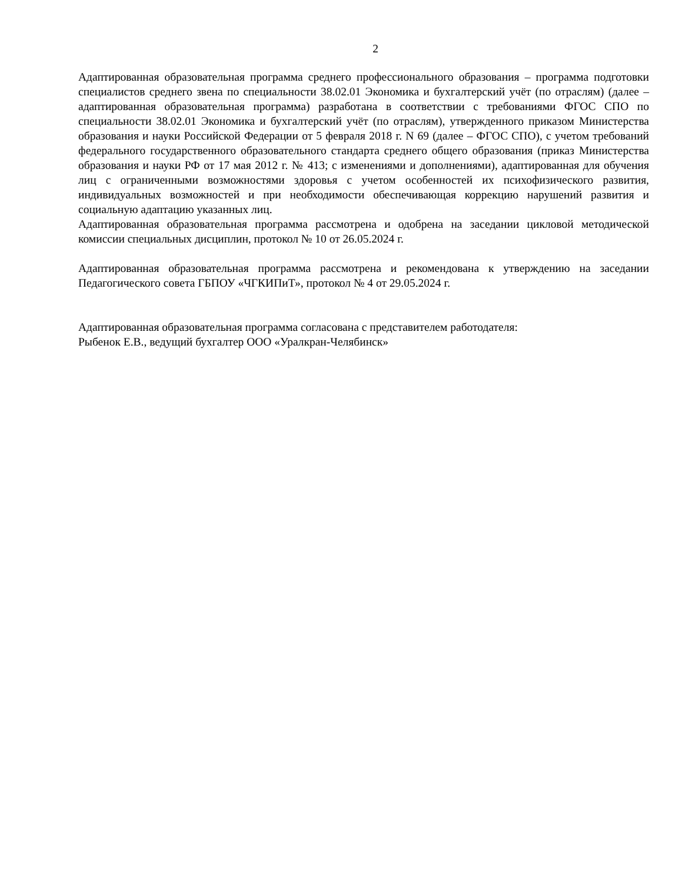2
Адаптированная образовательная программа среднего профессионального образования – программа подготовки специалистов среднего звена по специальности 38.02.01 Экономика и бухгалтерский учёт (по отраслям) (далее – адаптированная образовательная программа) разработана в соответствии с требованиями ФГОС СПО по специальности 38.02.01 Экономика и бухгалтерский учёт (по отраслям), утвержденного приказом Министерства образования и науки Российской Федерации от 5 февраля 2018 г. N 69 (далее – ФГОС СПО), с учетом требований федерального государственного образовательного стандарта среднего общего образования (приказ Министерства образования и науки РФ от 17 мая 2012 г. № 413; с изменениями и дополнениями), адаптированная для обучения лиц с ограниченными возможностями здоровья с учетом особенностей их психофизического развития, индивидуальных возможностей и при необходимости обеспечивающая коррекцию нарушений развития и социальную адаптацию указанных лиц.
Адаптированная образовательная программа рассмотрена и одобрена на заседании цикловой методической комиссии специальных дисциплин, протокол № 10 от 26.05.2024 г.
Адаптированная образовательная программа рассмотрена и рекомендована к утверждению на заседании Педагогического совета ГБПОУ «ЧГКИПиТ», протокол № 4 от 29.05.2024 г.
Адаптированная образовательная программа согласована с представителем работодателя:
Рыбенок Е.В., ведущий бухгалтер ООО «Уралкран-Челябинск»